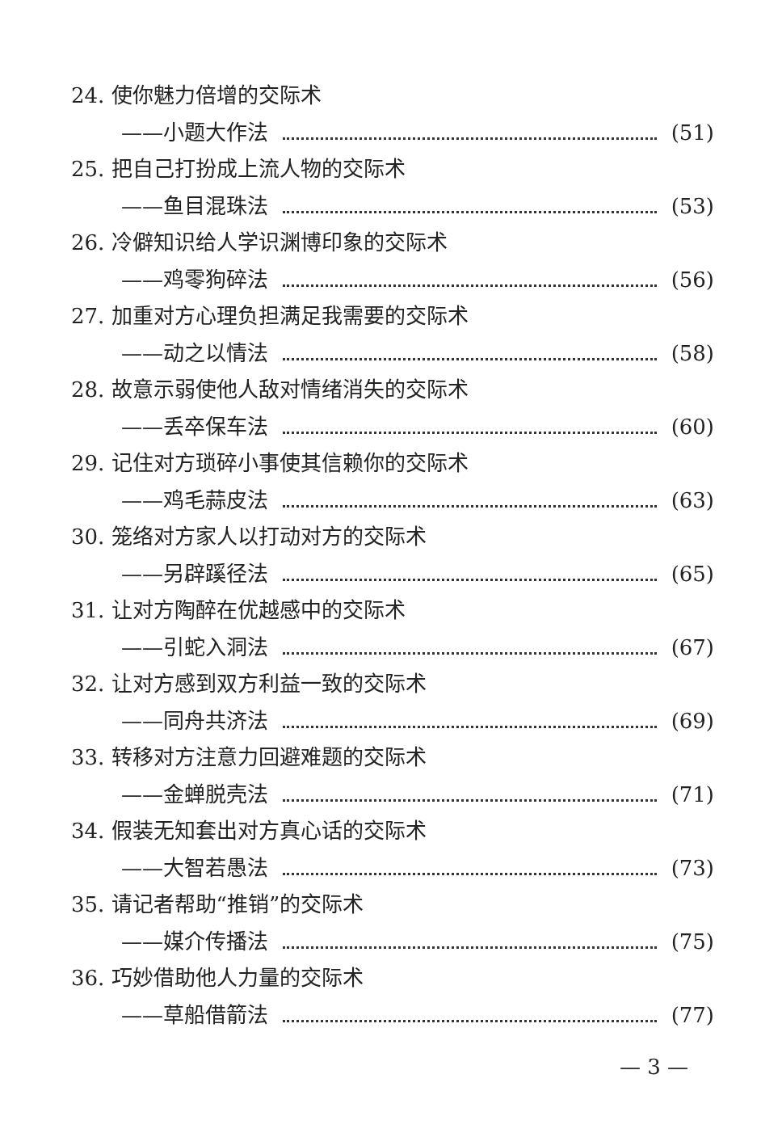24. 使你魅力倍增的交际术
——小题大作法 (51)
25. 把自己打扮成上流人物的交际术
——鱼目混珠法 (53)
26. 冷僻知识给人学识渊博印象的交际术
——鸡零狗碎法 (56)
27. 加重对方心理负担满足我需要的交际术
——动之以情法 (58)
28. 故意示弱使他人敌对情绪消失的交际术
——丢卒保车法 (60)
29. 记住对方琐碎小事使其信赖你的交际术
——鸡毛蒜皮法 (63)
30. 笼络对方家人以打动对方的交际术
——另辟蹊径法 (65)
31. 让对方陶醉在优越感中的交际术
——引蛇入洞法 (67)
32. 让对方感到双方利益一致的交际术
——同舟共济法 (69)
33. 转移对方注意力回避难题的交际术
——金蝉脱壳法 (71)
34. 假装无知套出对方真心话的交际术
——大智若愚法 (73)
35. 请记者帮助“推销”的交际术
——媒介传播法 (75)
36. 巧妙借助他人力量的交际术
——草船借箭法 (77)
— 3 —